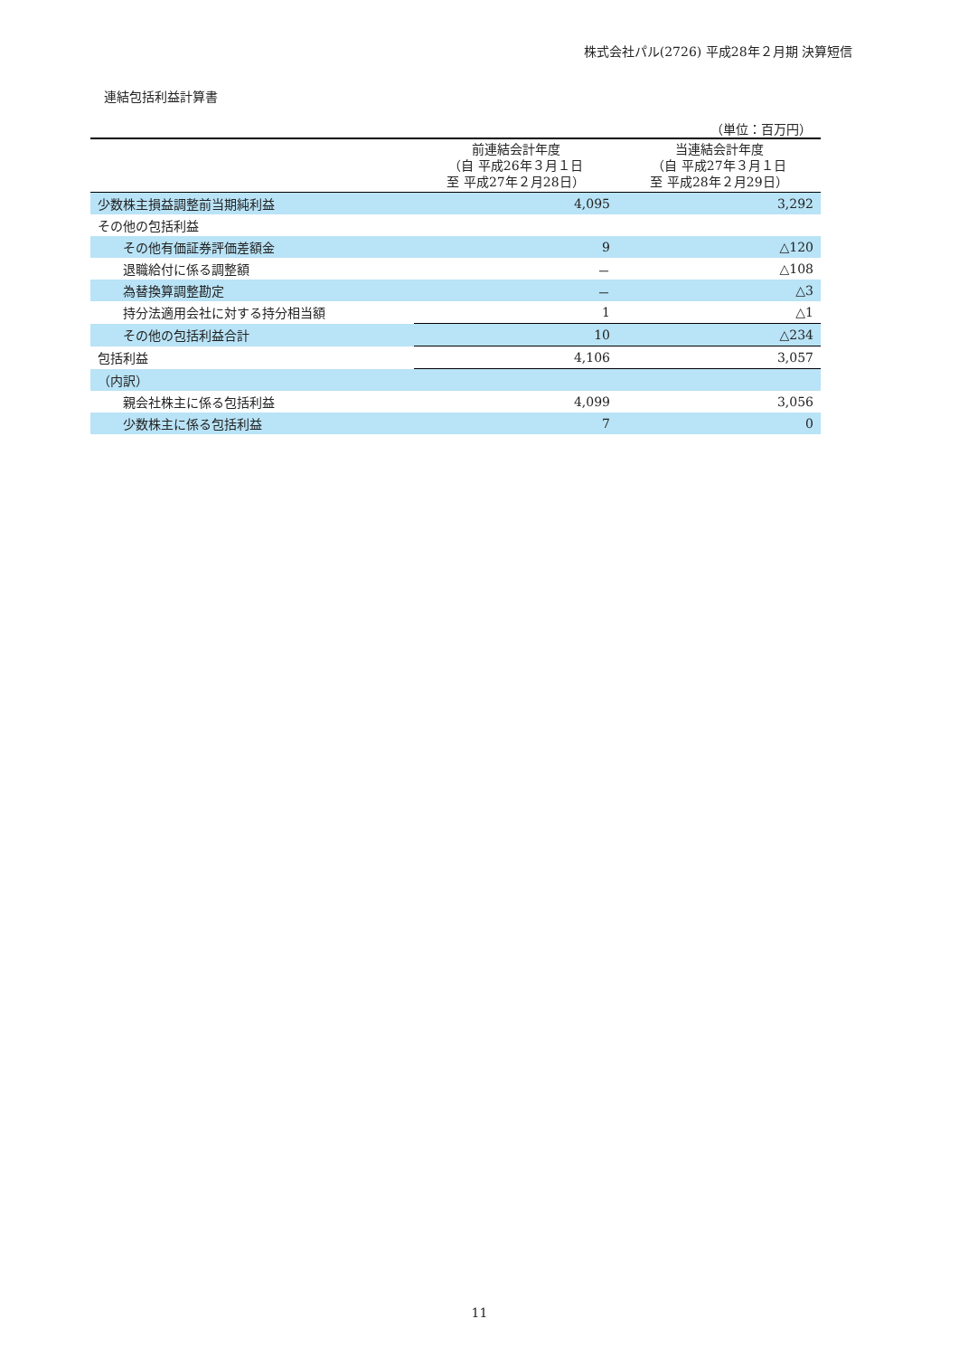株式会社パル(2726) 平成28年２月期 決算短信
連結包括利益計算書
（単位：百万円）
| | 前連結会計年度 （自 平成26年３月１日 至 平成27年２月28日） | 当連結会計年度 （自 平成27年３月１日 至 平成28年２月29日） |
| --- | --- | --- |
| 少数株主損益調整前当期純利益 | 4,095 | 3,292 |
| その他の包括利益 | | |
| その他有価証券評価差額金 | 9 | △120 |
| 退職給付に係る調整額 | － | △108 |
| 為替換算調整勘定 | － | △3 |
| 持分法適用会社に対する持分相当額 | 1 | △1 |
| その他の包括利益合計 | 10 | △234 |
| 包括利益 | 4,106 | 3,057 |
| （内訳） | | |
| 親会社株主に係る包括利益 | 4,099 | 3,056 |
| 少数株主に係る包括利益 | 7 | 0 |
11